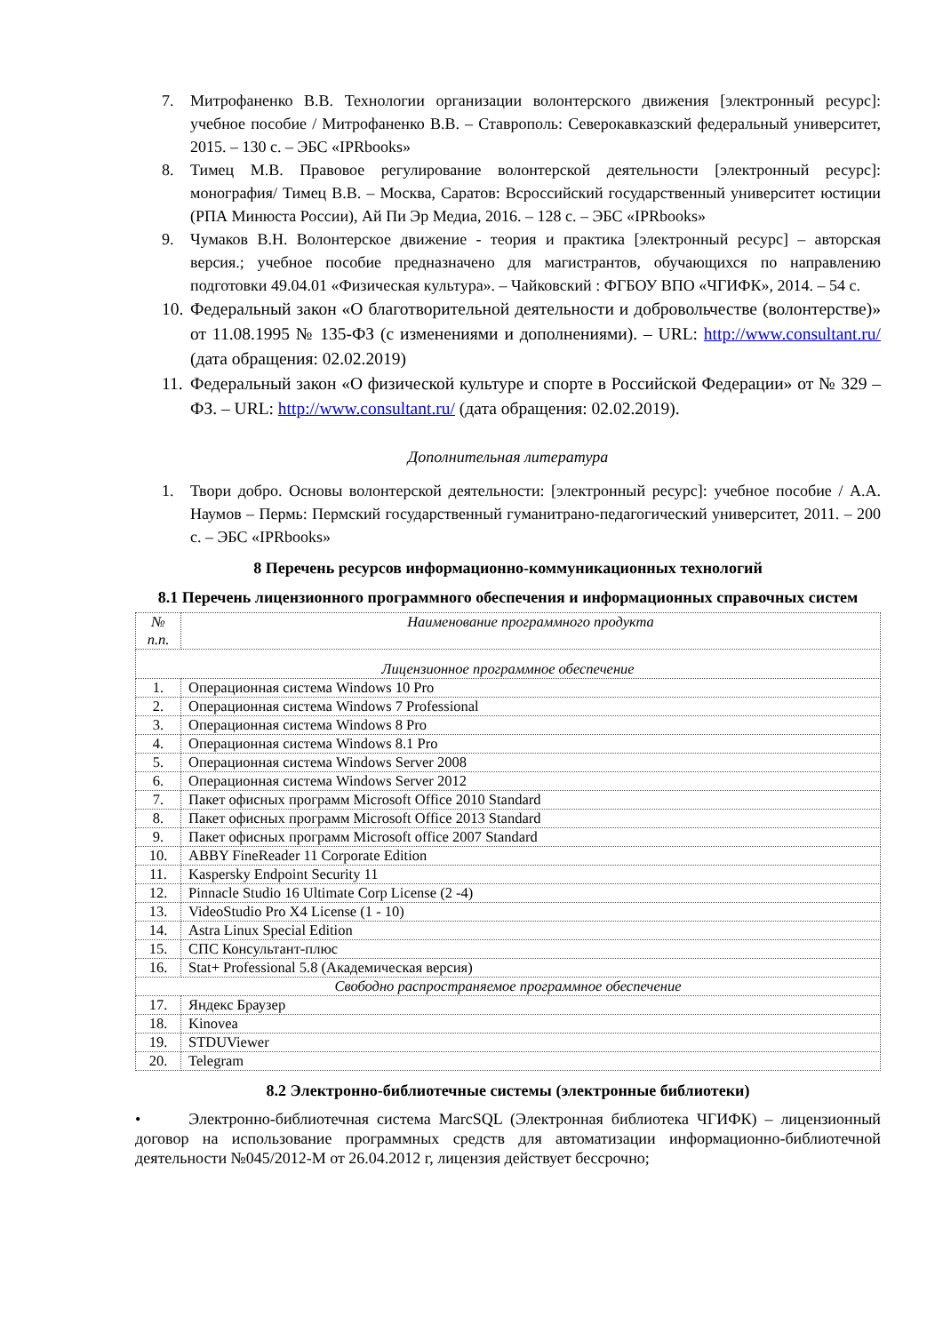7. Митрофаненко В.В. Технологии организации волонтерского движения [электронный ресурс]: учебное пособие / Митрофаненко В.В. – Ставрополь: Северокавказский федеральный университет, 2015. – 130 с. – ЭБС «IPRbooks»
8. Тимец М.В. Правовое регулирование волонтерской деятельности [электронный ресурс]: монография/ Тимец В.В. – Москва, Саратов: Всроссийский государственный университет юстиции (РПА Минюста России), Ай Пи Эр Медиа, 2016. – 128 с. – ЭБС «IPRbooks»
9. Чумаков В.Н. Волонтерское движение - теория и практика [электронный ресурс] – авторская версия.; учебное пособие предназначено для магистрантов, обучающихся по направлению подготовки 49.04.01 «Физическая культура». – Чайковский : ФГБОУ ВПО «ЧГИФК», 2014. – 54 с.
10. Федеральный закон «О благотворительной деятельности и добровольчестве (волонтерстве)» от 11.08.1995 № 135-ФЗ (с изменениями и дополнениями). – URL: http://www.consultant.ru/ (дата обращения: 02.02.2019)
11. Федеральный закон «О физической культуре и спорте в Российской Федерации» от № 329 – ФЗ. – URL: http://www.consultant.ru/ (дата обращения: 02.02.2019).
Дополнительная литература
1. Твори добро. Основы волонтерской деятельности: [электронный ресурс]: учебное пособие / А.А. Наумов – Пермь: Пермский государственный гуманитрано-педагогический университет, 2011. – 200 с. – ЭБС «IPRbooks»
8 Перечень ресурсов информационно-коммуникационных технологий
8.1 Перечень лицензионного программного обеспечения и информационных справочных систем
| № п.п. | Наименование программного продукта |
| --- | --- |
| Лицензионное программное обеспечение | |
| 1. | Операционная система Windows 10 Pro |
| 2. | Операционная система Windows 7 Professional |
| 3. | Операционная система Windows 8 Pro |
| 4. | Операционная система Windows 8.1 Pro |
| 5. | Операционная система Windows Server 2008 |
| 6. | Операционная система Windows Server 2012 |
| 7. | Пакет офисных программ Microsoft Office 2010 Standard |
| 8. | Пакет офисных программ Microsoft Office 2013 Standard |
| 9. | Пакет офисных программ Microsoft office 2007 Standard |
| 10. | ABBY FineReader 11 Corporate Edition |
| 11. | Kaspersky Endpoint Security 11 |
| 12. | Pinnacle Studio 16 Ultimate Corp License (2 -4) |
| 13. | VideoStudio Pro X4 License (1 - 10) |
| 14. | Astra Linux Special Edition |
| 15. | СПС Консультант-плюс |
| 16. | Stat+ Professional 5.8 (Академическая версия) |
| Свободно распространяемое программное обеспечение | |
| 17. | Яндекс Браузер |
| 18. | Kinovea |
| 19. | STDUViewer |
| 20. | Telegram |
8.2 Электронно-библиотечные системы (электронные библиотеки)
• Электронно-библиотечная система MarcSQL (Электронная библиотека ЧГИФК) – лицензионный договор на использование программных средств для автоматизации информационно-библиотечной деятельности №045/2012-М от 26.04.2012 г, лицензия действует бессрочно;